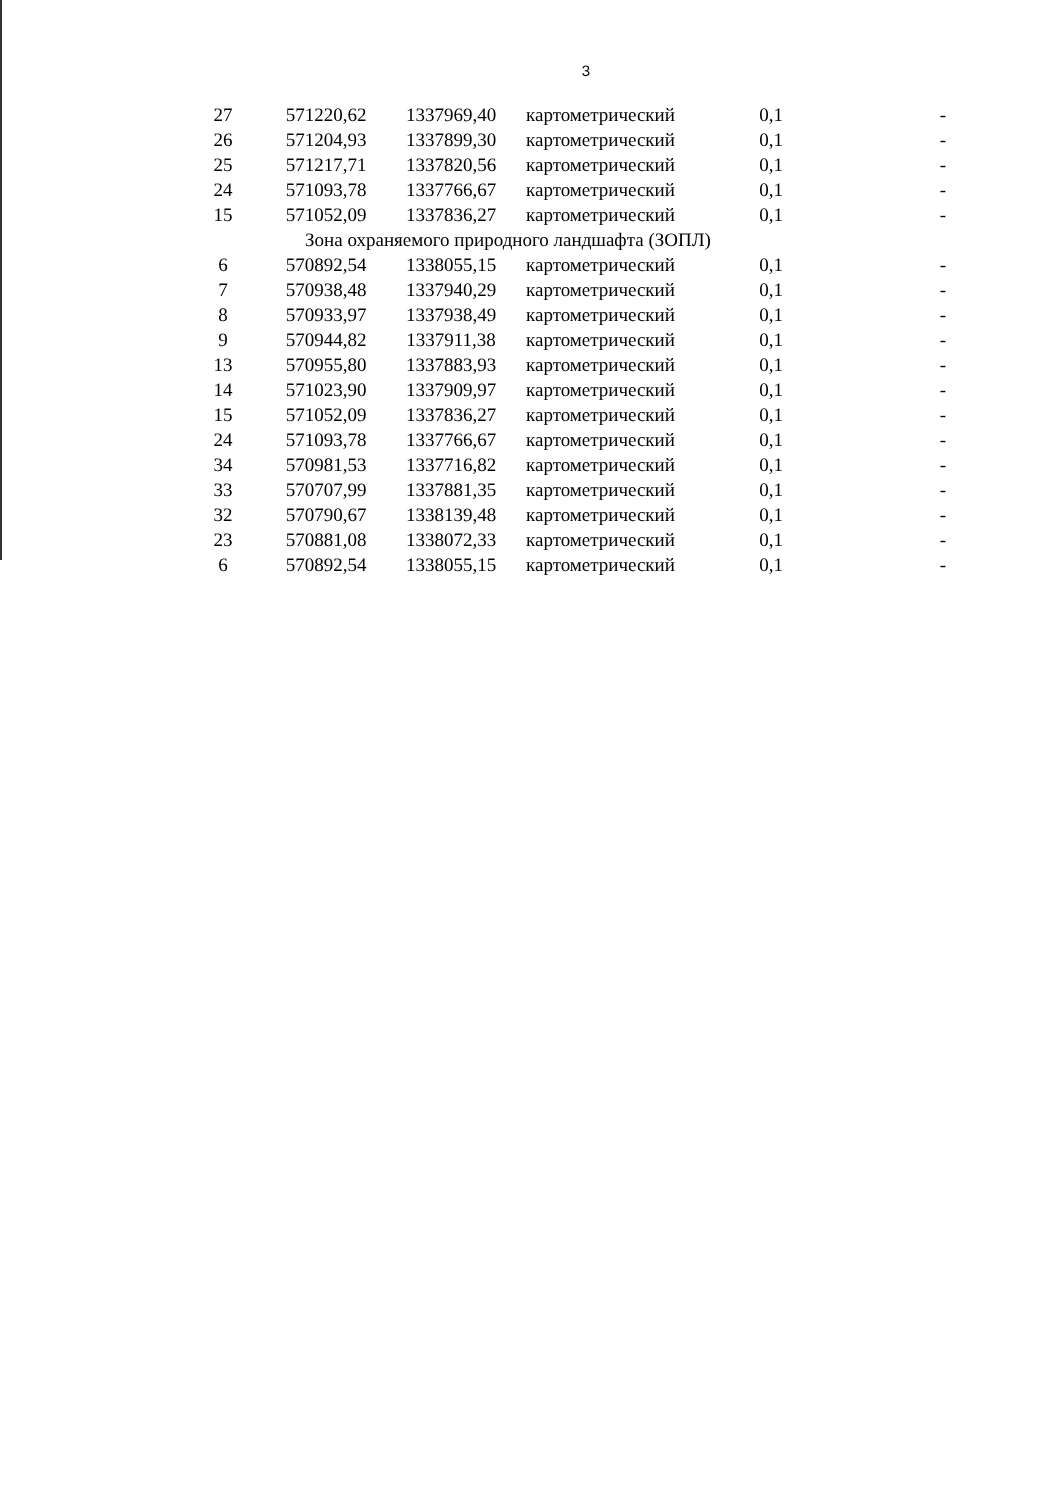3
| 27 | 571220,62 | 1337969,40 | картометрический | 0,1 | - |
| 26 | 571204,93 | 1337899,30 | картометрический | 0,1 | - |
| 25 | 571217,71 | 1337820,56 | картометрический | 0,1 | - |
| 24 | 571093,78 | 1337766,67 | картометрический | 0,1 | - |
| 15 | 571052,09 | 1337836,27 | картометрический | 0,1 | - |
| Зона охраняемого природного ландшафта (ЗОПЛ) | | | | | |
| 6 | 570892,54 | 1338055,15 | картометрический | 0,1 | - |
| 7 | 570938,48 | 1337940,29 | картометрический | 0,1 | - |
| 8 | 570933,97 | 1337938,49 | картометрический | 0,1 | - |
| 9 | 570944,82 | 1337911,38 | картометрический | 0,1 | - |
| 13 | 570955,80 | 1337883,93 | картометрический | 0,1 | - |
| 14 | 571023,90 | 1337909,97 | картометрический | 0,1 | - |
| 15 | 571052,09 | 1337836,27 | картометрический | 0,1 | - |
| 24 | 571093,78 | 1337766,67 | картометрический | 0,1 | - |
| 34 | 570981,53 | 1337716,82 | картометрический | 0,1 | - |
| 33 | 570707,99 | 1337881,35 | картометрический | 0,1 | - |
| 32 | 570790,67 | 1338139,48 | картометрический | 0,1 | - |
| 23 | 570881,08 | 1338072,33 | картометрический | 0,1 | - |
| 6 | 570892,54 | 1338055,15 | картометрический | 0,1 | - |